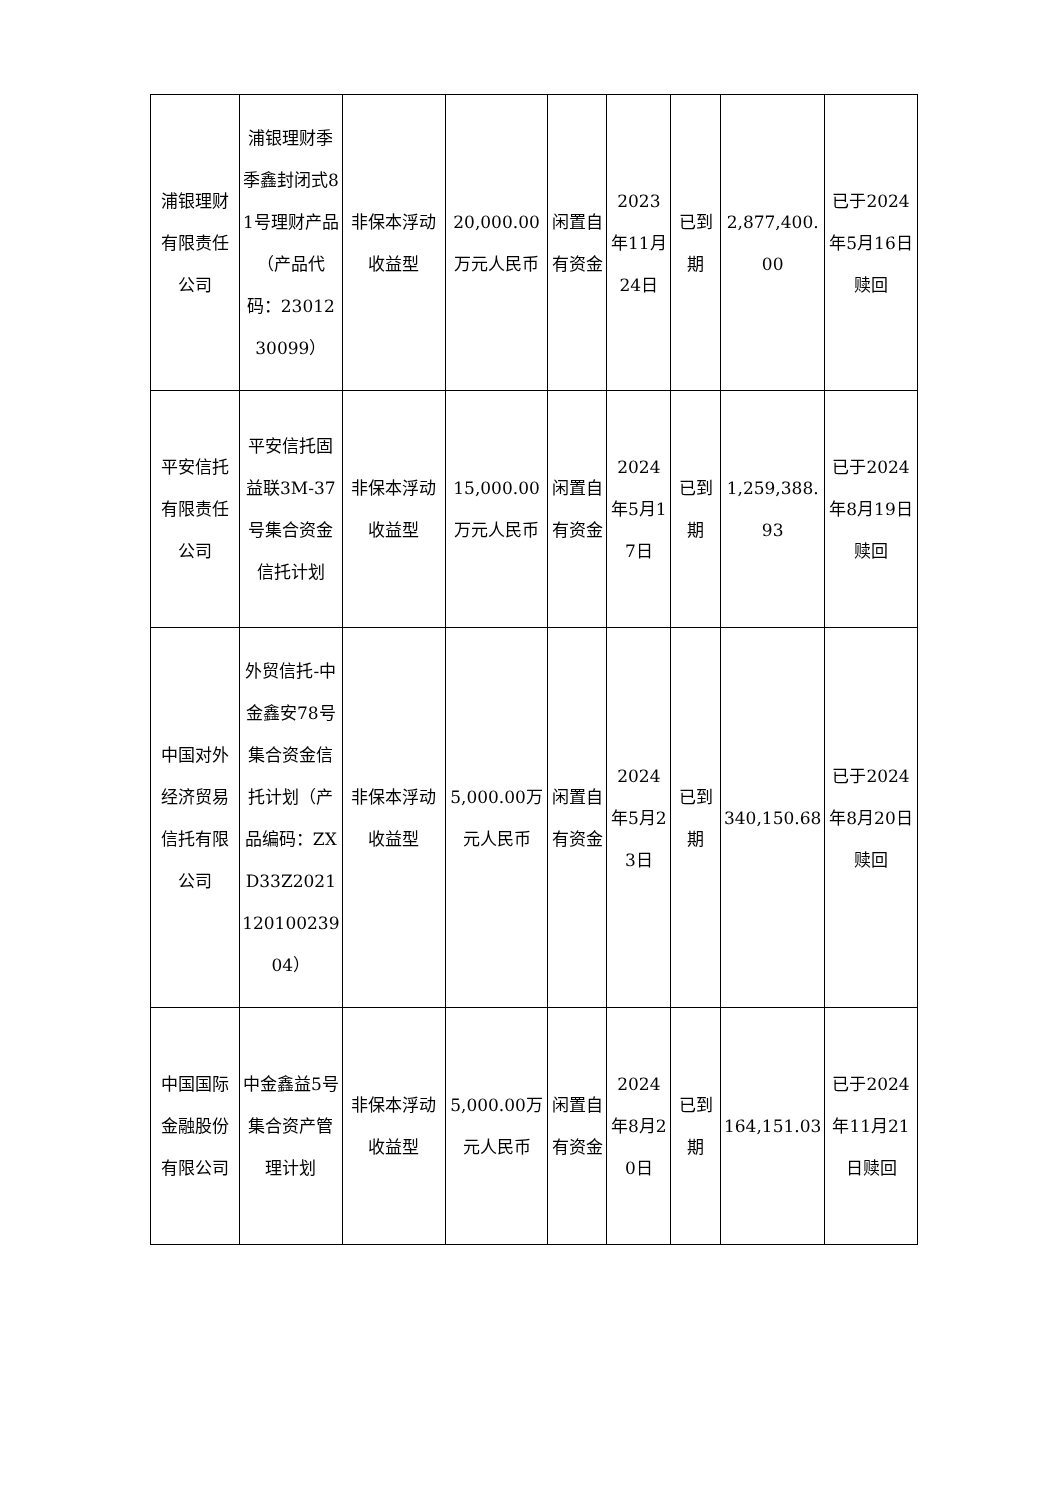| 浦银理财有限责任公司 | 浦银理财季季鑫封闭式81号理财产品（产品代码：2301230099） | 非保本浮动收益型 | 20,000.00万元人民币 | 闲置自有资金 | 2023年11月24日 | 已到期 | 2,877,400.00 | 已于2024年5月16日赎回 |
| 平安信托有限责任公司 | 平安信托固益联3M-37号集合资金信托计划 | 非保本浮动收益型 | 15,000.00万元人民币 | 闲置自有资金 | 2024年5月17日 | 已到期 | 1,259,388.93 | 已于2024年8月19日赎回 |
| 中国对外经济贸易信托有限公司 | 外贸信托-中金鑫安78号集合资金信托计划（产品编码：ZXD33Z202112010023904） | 非保本浮动收益型 | 5,000.00万元人民币 | 闲置自有资金 | 2024年5月23日 | 已到期 | 340,150.68 | 已于2024年8月20日赎回 |
| 中国国际金融股份有限公司 | 中金鑫益5号集合资产管理计划 | 非保本浮动收益型 | 5,000.00万元人民币 | 闲置自有资金 | 2024年8月20日 | 已到期 | 164,151.03 | 已于2024年11月21日赎回 |